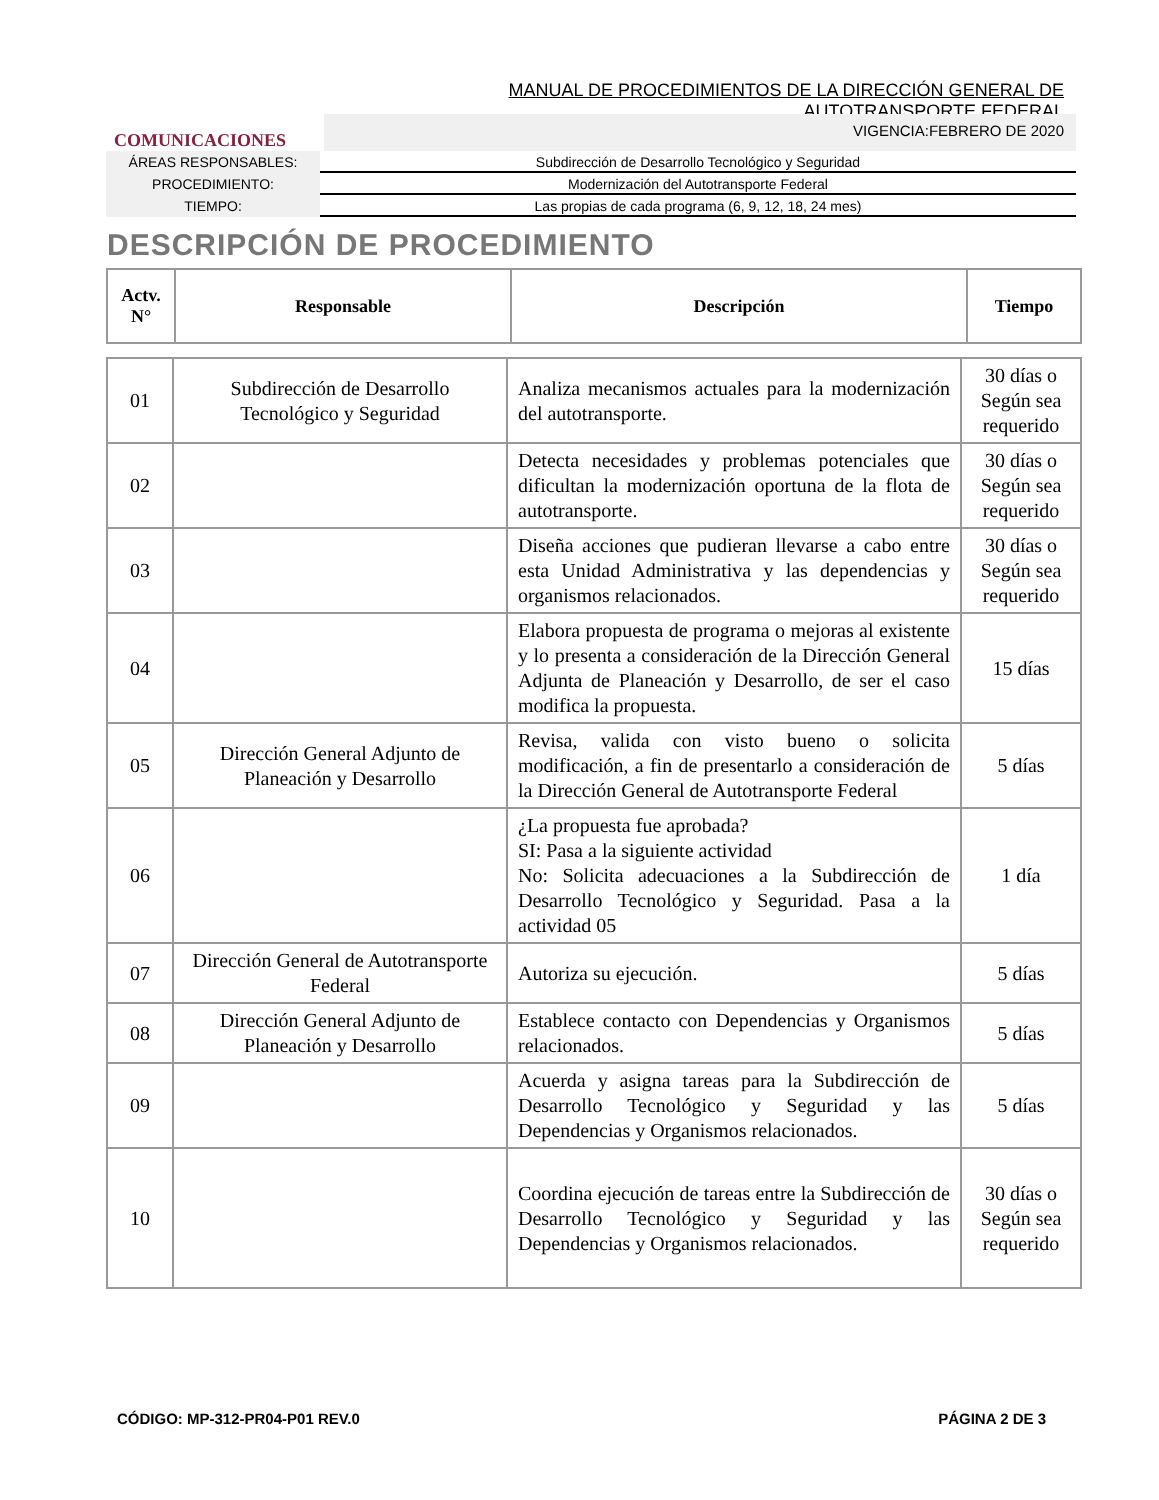MANUAL DE PROCEDIMIENTOS DE LA DIRECCIÓN GENERAL DE AUTOTRANSPORTE FEDERAL
COMUNICACIONES
VIGENCIA:FEBRERO DE 2020
ÁREAS RESPONSABLES: Subdirección de Desarrollo Tecnológico y Seguridad
PROCEDIMIENTO: Modernización del Autotransporte Federal
TIEMPO: Las propias de cada programa (6, 9, 12, 18, 24 mes)
DESCRIPCIÓN DE PROCEDIMIENTO
| Actv. N° | Responsable | Descripción | Tiempo |
| --- | --- | --- | --- |
| 01 | Subdirección de Desarrollo Tecnológico y Seguridad | Analiza mecanismos actuales para la modernización del autotransporte. | 30 días o Según sea requerido |
| 02 | | Detecta necesidades y problemas potenciales que dificultan la modernización oportuna de la flota de autotransporte. | 30 días o Según sea requerido |
| 03 | | Diseña acciones que pudieran llevarse a cabo entre esta Unidad Administrativa y las dependencias y organismos relacionados. | 30 días o Según sea requerido |
| 04 | | Elabora propuesta de programa o mejoras al existente y lo presenta a consideración de la Dirección General Adjunta de Planeación y Desarrollo, de ser el caso modifica la propuesta. | 15 días |
| 05 | Dirección General Adjunto de Planeación y Desarrollo | Revisa, valida con visto bueno o solicita modificación, a fin de presentarlo a consideración de la Dirección General de Autotransporte Federal | 5 días |
| 06 | | ¿La propuesta fue aprobada? SI: Pasa a la siguiente actividad No: Solicita adecuaciones a la Subdirección de Desarrollo Tecnológico y Seguridad. Pasa a la actividad 05 | 1 día |
| 07 | Dirección General de Autotransporte Federal | Autoriza su ejecución. | 5 días |
| 08 | Dirección General Adjunto de Planeación y Desarrollo | Establece contacto con Dependencias y Organismos relacionados. | 5 días |
| 09 | | Acuerda y asigna tareas para la Subdirección de Desarrollo Tecnológico y Seguridad y las Dependencias y Organismos relacionados. | 5 días |
| 10 | | Coordina ejecución de tareas entre la Subdirección de Desarrollo Tecnológico y Seguridad y las Dependencias y Organismos relacionados. | 30 días o Según sea requerido |
CÓDIGO: MP-312-PR04-P01 REV.0 PÁGINA 2 DE 3